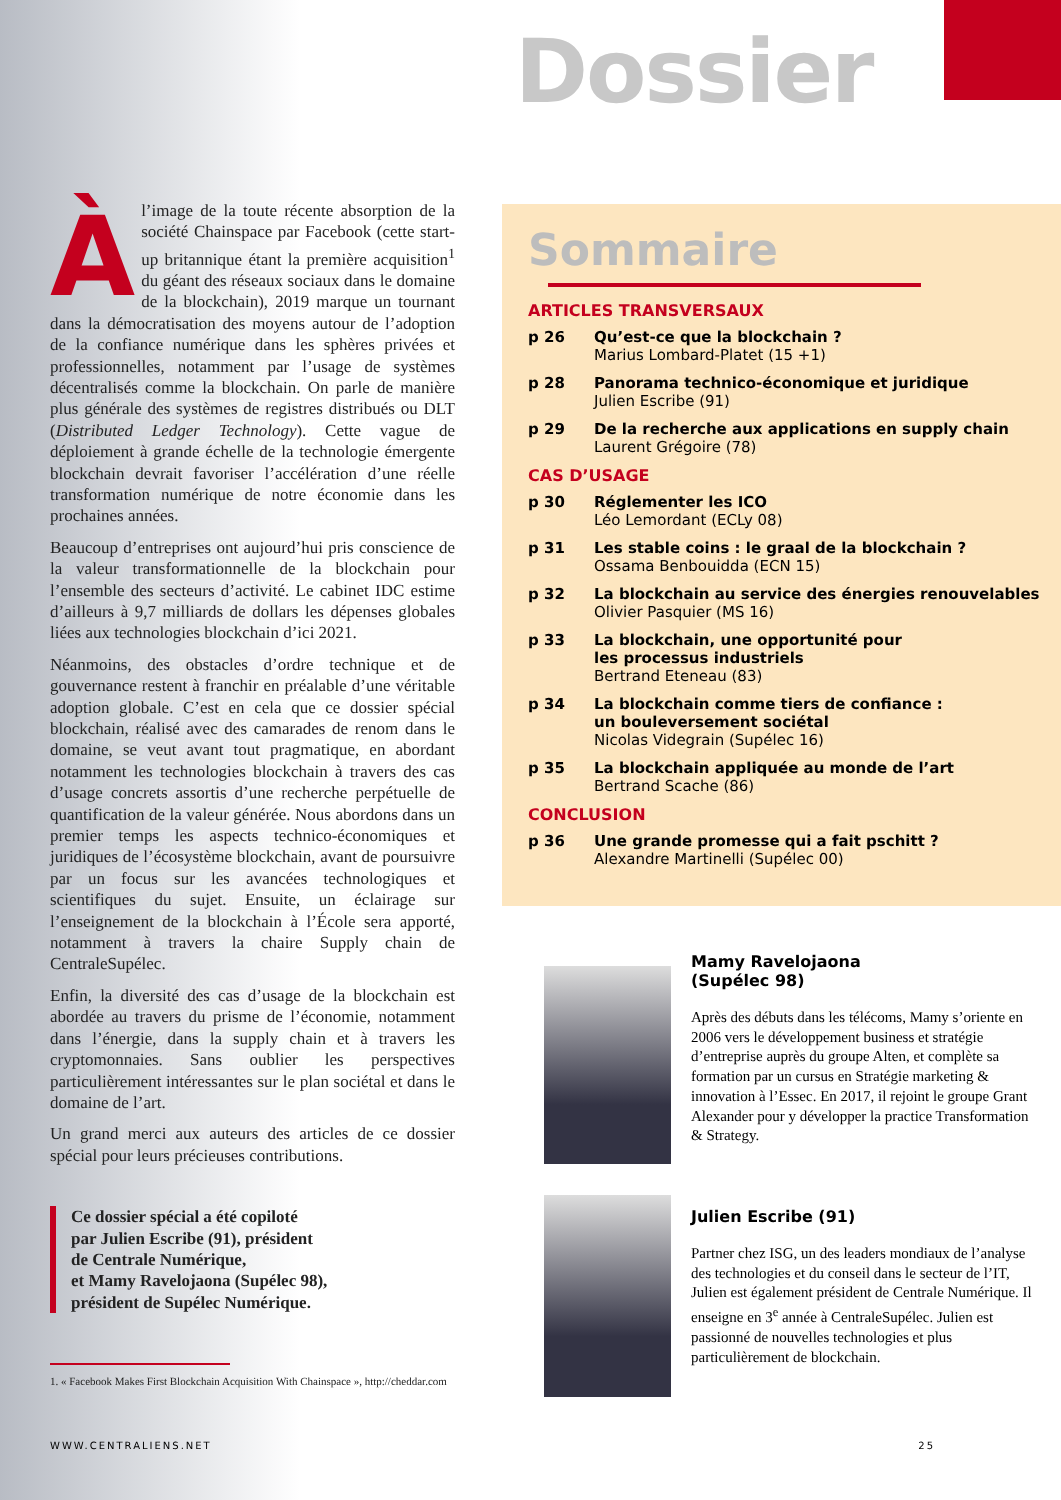Dossier
Àl’image de la toute récente absorption de la société Chainspace par Facebook (cette start-up britannique étant la première acquisition<sup>1</sup> du géant des réseaux sociaux dans le domaine de la blockchain), 2019 marque un tournant dans la démocratisation des moyens autour de l’adoption de la confiance numérique dans les sphères privées et professionnelles, notamment par l’usage de systèmes décentralisés comme la blockchain. On parle de manière plus générale des systèmes de registres distribués ou DLT (Distributed Ledger Technology). Cette vague de déploiement à grande échelle de la technologie émergente blockchain devrait favoriser l’accélération d’une réelle transformation numérique de notre économie dans les prochaines années.
Beaucoup d’entreprises ont aujourd’hui pris conscience de la valeur transformationnelle de la blockchain pour l’ensemble des secteurs d’activité. Le cabinet IDC estime d’ailleurs à 9,7 milliards de dollars les dépenses globales liées aux technologies blockchain d’ici 2021.
Néanmoins, des obstacles d’ordre technique et de gouvernance restent à franchir en préalable d’une véritable adoption globale. C’est en cela que ce dossier spécial blockchain, réalisé avec des camarades de renom dans le domaine, se veut avant tout pragmatique, en abordant notamment les technologies blockchain à travers des cas d’usage concrets assortis d’une recherche perpétuelle de quantification de la valeur générée. Nous abordons dans un premier temps les aspects technico-économiques et juridiques de l’écosystème blockchain, avant de poursuivre par un focus sur les avancées technologiques et scientifiques du sujet. Ensuite, un éclairage sur l’enseignement de la blockchain à l’École sera apporté, notamment à travers la chaire Supply chain de CentraleSupélec.
Enfin, la diversité des cas d’usage de la blockchain est abordée au travers du prisme de l’économie, notamment dans l’énergie, dans la supply chain et à travers les cryptomonnaies. Sans oublier les perspectives particulièrement intéressantes sur le plan sociétal et dans le domaine de l’art.
Un grand merci aux auteurs des articles de ce dossier spécial pour leurs précieuses contributions.
Ce dossier spécial a été copiloté
par Julien Escribe (91), président
de Centrale Numérique,
et Mamy Ravelojaona (Supélec 98),
président de Supélec Numérique.
1. « Facebook Makes First Blockchain Acquisition With Chainspace », http://cheddar.com
Sommaire
ARTICLES TRANSVERSAUX
p 26 Qu’est-ce que la blockchain ?
Marius Lombard-Platet (15 +1)
p 28 Panorama technico-économique et juridique
Julien Escribe (91)
p 29 De la recherche aux applications en supply chain
Laurent Grégoire (78)
CAS D’USAGE
p 30 Réglementer les ICO
Léo Lemordant (ECLy 08)
p 31 Les stable coins : le graal de la blockchain ?
Ossama Benbouidda (ECN 15)
p 32 La blockchain au service des énergies renouvelables
Olivier Pasquier (MS 16)
p 33 La blockchain, une opportunité pour
les processus industriels
Bertrand Eteneau (83)
p 34 La blockchain comme tiers de confiance :
un bouleversement sociétal
Nicolas Videgrain (Supélec 16)
p 35 La blockchain appliquée au monde de l’art
Bertrand Scache (86)
CONCLUSION
p 36 Une grande promesse qui a fait pschitt ?
Alexandre Martinelli (Supélec 00)
Mamy Ravelojaona
(Supélec 98)
Après des débuts dans les télécoms, Mamy s’oriente en 2006 vers le développement business et stratégie d’entreprise auprès du groupe Alten, et complète sa formation par un cursus en Stratégie marketing & innovation à l’Essec. En 2017, il rejoint le groupe Grant Alexander pour y développer la practice Transformation & Strategy.
Julien Escribe (91)
Partner chez ISG, un des leaders mondiaux de l’analyse des technologies et du conseil dans le secteur de l’IT, Julien est également président de Centrale Numérique. Il enseigne en 3<sup>e</sup> année à CentraleSupélec. Julien est passionné de nouvelles technologies et plus particulièrement de blockchain.
WWW.CENTRALIENS.NET 25